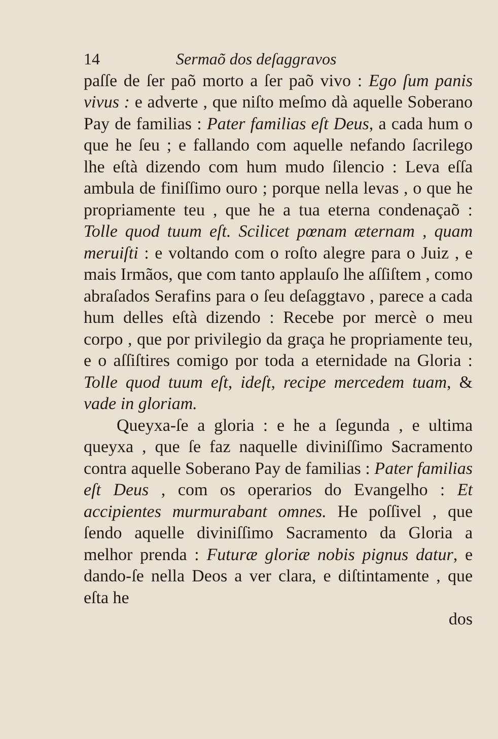14 Sermaõ dos deſaggravos
paſſe de ſer paõ morto a ſer paõ vivo : Ego ſum panis vivus : e adverte , que niſto meſmo dà aquelle Soberano Pay de familias : Pater familias eſt Deus, a cada hum o que he ſeu ; e fallando com aquelle nefando ſacrilego lhe eſtà dizendo com hum mudo ſilencio : Leva eſſa ambula de finiſſimo ouro ; porque nella levas , o que he propriamente teu , que he a tua eterna condenaçaõ : Tolle quod tuum eſt. Scilicet pœnam æternam , quam meruiſti : e voltando com o roſto alegre para o Juiz , e mais Irmãos, que com tanto applauſo lhe aſſiſtem , como abraſados Serafins para o ſeu deſaggtavo , parece a cada hum delles eſtà dizendo : Recebe por mercè o meu corpo , que por privilegio da graça he propriamente teu, e o aſſiſtires comigo por toda a eternidade na Gloria : Tolle quod tuum eſt, ideſt, recipe mercedem tuam, & vade in gloriam.
Queyxa-ſe a gloria : e he a ſegunda , e ultima queyxa , que ſe faz naquelle diviniſſimo Sacramento contra aquelle Soberano Pay de familias : Pater familias eſt Deus , com os operarios do Evangelho : Et accipientes murmurabant omnes. He poſſivel , que ſendo aquelle diviniſſimo Sacramento da Gloria a melhor prenda : Futuræ gloriæ nobis pignus datur, e dando-ſe nella Deos a ver clara, e diſtintamente , que eſta he
dos